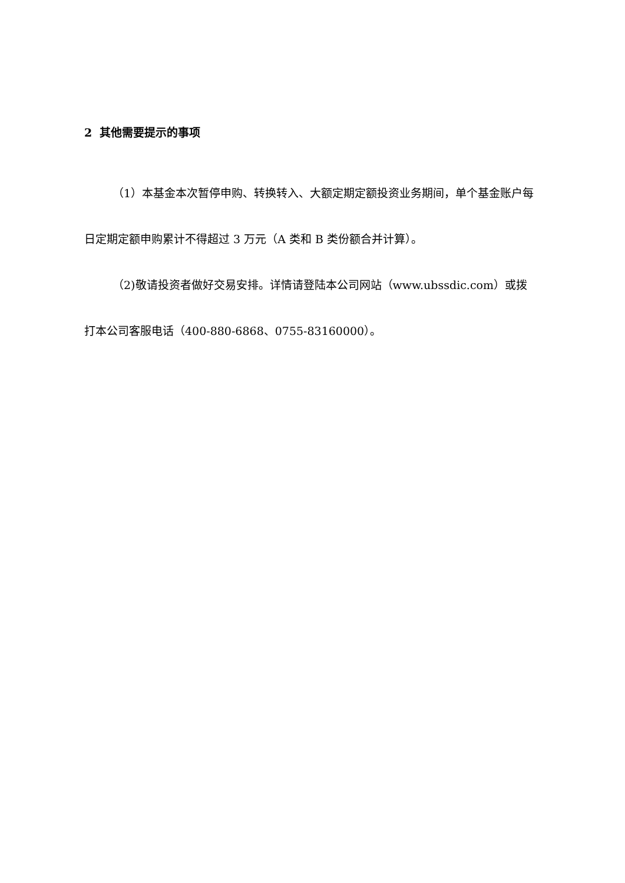2 其他需要提示的事项
（1）本基金本次暂停申购、转换转入、大额定期定额投资业务期间，单个基金账户每日定期定额申购累计不得超过 3 万元（A 类和 B 类份额合并计算）。
（2)敬请投资者做好交易安排。详情请登陆本公司网站（www.ubssdic.com）或拨打本公司客服电话（400-880-6868、0755-83160000）。